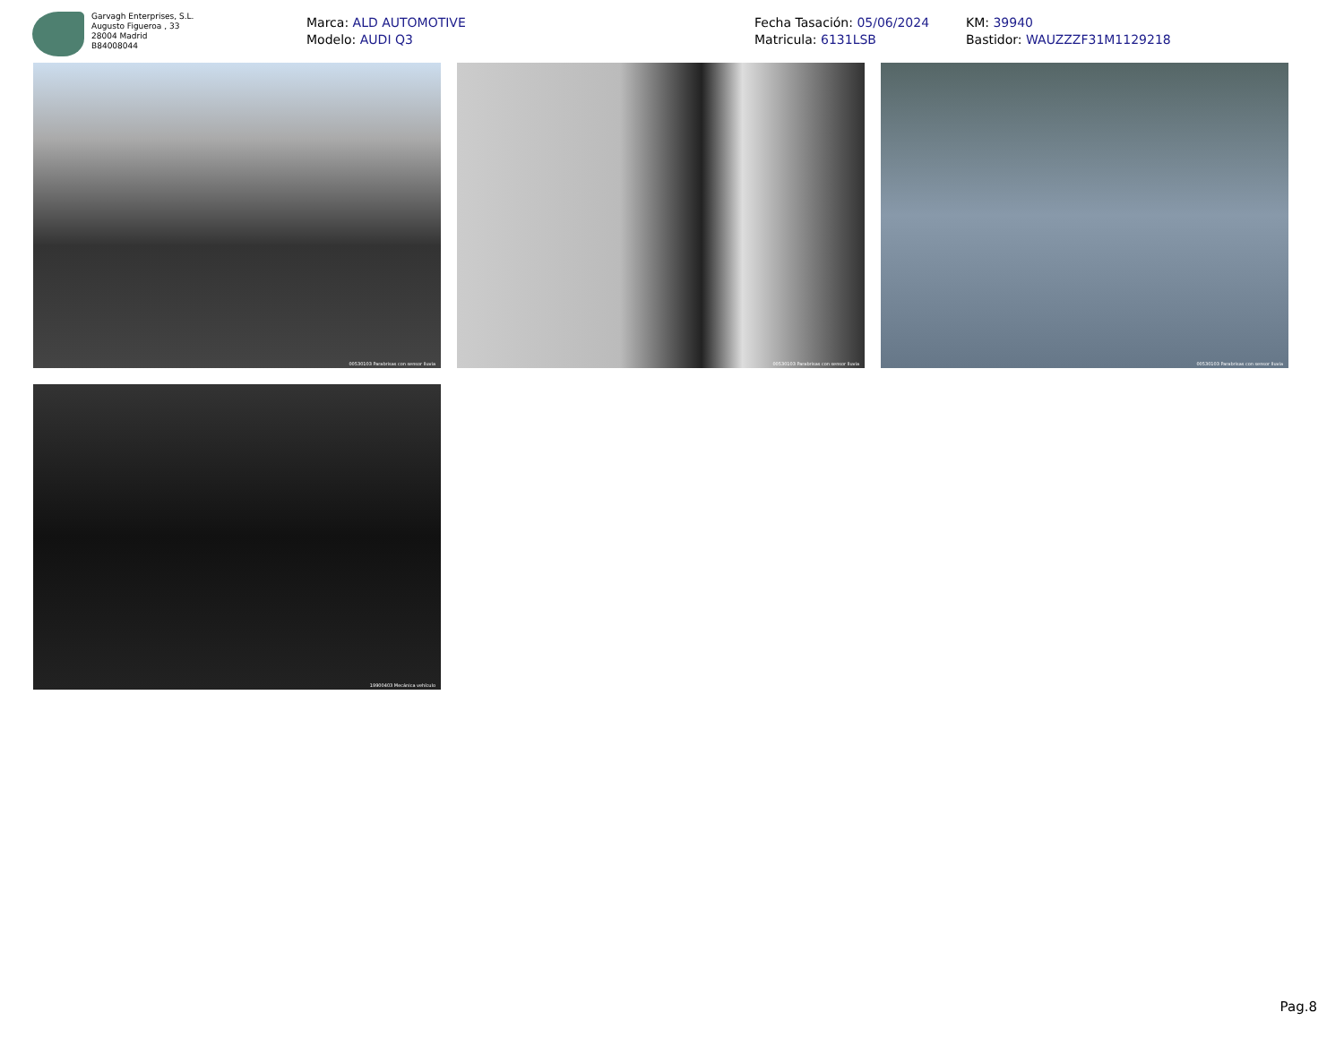Garvagh Enterprises, S.L.
Augusto Figueroa , 33
28004 Madrid
B84008044
Marca: ALD AUTOMOTIVE
Modelo: AUDI Q3
Fecha Tasación: 05/06/2024
Matricula: 6131LSB
KM: 39940
Bastidor: WAUZZZF31M1129218
00530103 Parabrisas con sensor lluvia
00530103 Parabrisas con sensor lluvia
00530103 Parabrisas con sensor lluvia
19900403 Mecánica vehículo
Pag.8